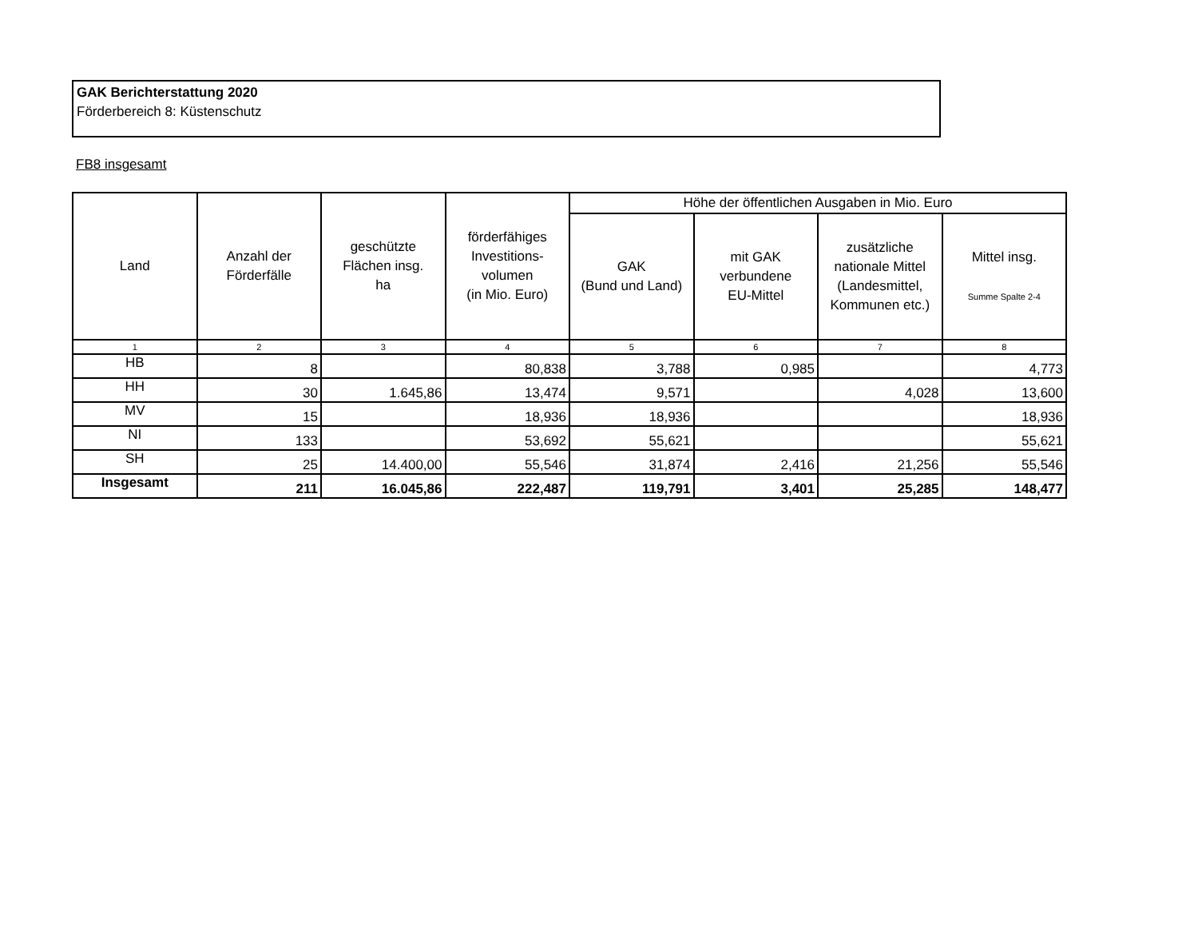GAK Berichterstattung 2020
Förderbereich 8: Küstenschutz
FB8 insgesamt
| Land | Anzahl der Förderfälle | geschützte Flächen insg. ha | förderfähiges Investitions- volumen (in Mio. Euro) | Höhe der öffentlichen Ausgaben in Mio. Euro | | | |
| --- | --- | --- | --- | --- | --- | --- | --- |
| | | | | GAK (Bund und Land) | mit GAK verbundene EU-Mittel | zusätzliche nationale Mittel (Landesmittel, Kommunen etc.) | Mittel insg. Summe Spalte 2-4 |
| 1 | 2 | 3 | 4 | 5 | 6 | 7 | 8 |
| HB | 8 | | 80,838 | 3,788 | 0,985 | | 4,773 |
| HH | 30 | 1.645,86 | 13,474 | 9,571 | | 4,028 | 13,600 |
| MV | 15 | | 18,936 | 18,936 | | | 18,936 |
| NI | 133 | | 53,692 | 55,621 | | | 55,621 |
| SH | 25 | 14.400,00 | 55,546 | 31,874 | 2,416 | 21,256 | 55,546 |
| Insgesamt | 211 | 16.045,86 | 222,487 | 119,791 | 3,401 | 25,285 | 148,477 |